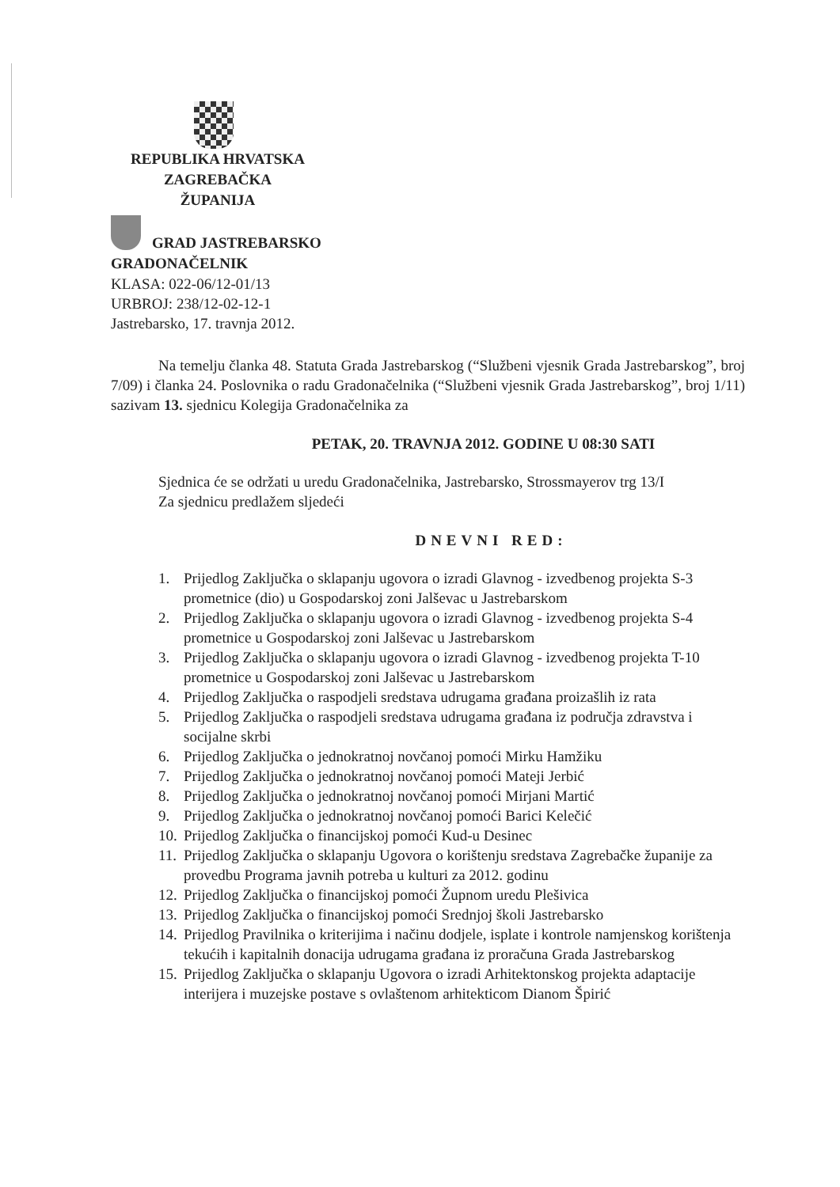REPUBLIKA HRVATSKA
ZAGREBAČKA
ŽUPANIJA
GRAD JASTREBARSKO
GRADONAČELNIK
KLASA: 022-06/12-01/13
URBROJ: 238/12-02-12-1
Jastrebarsko, 17. travnja 2012.
Na temelju članka 48. Statuta Grada Jastrebarskog (“Službeni vjesnik Grada Jastrebarskog”, broj 7/09) i članka 24. Poslovnika o radu Gradonačelnika (“Službeni vjesnik Grada Jastrebarskog”, broj 1/11) sazivam 13. sjednicu Kolegija Gradonačelnika za
PETAK, 20. TRAVNJA 2012. GODINE U 08:30 SATI
Sjednica će se održati u uredu Gradonačelnika, Jastrebarsko, Strossmayerov trg 13/I
Za sjednicu predlažem sljedeći
DNEVNI RED:
1. Prijedlog Zaključka o sklapanju ugovora o izradi Glavnog - izvedbenog projekta S-3 prometnice (dio) u Gospodarskoj zoni Jalševac u Jastrebarskom
2. Prijedlog Zaključka o sklapanju ugovora o izradi Glavnog - izvedbenog projekta S-4 prometnice u Gospodarskoj zoni Jalševac u Jastrebarskom
3. Prijedlog Zaključka o sklapanju ugovora o izradi Glavnog - izvedbenog projekta T-10 prometnice u Gospodarskoj zoni Jalševac u Jastrebarskom
4. Prijedlog Zaključka o raspodjeli sredstava udrugama građana proizašlih iz rata
5. Prijedlog Zaključka o raspodjeli sredstava udrugama građana iz područja zdravstva i socijalne skrbi
6. Prijedlog Zaključka o jednokratnoj novčanoj pomoći Mirku Hamžiku
7. Prijedlog Zaključka o jednokratnoj novčanoj pomoći Mateji Jerbić
8. Prijedlog Zaključka o jednokratnoj novčanoj pomoći Mirjani Martić
9. Prijedlog Zaključka o jednokratnoj novčanoj pomoći Barici Kelečić
10. Prijedlog Zaključka o financijskoj pomoći Kud-u Desinec
11. Prijedlog Zaključka o sklapanju Ugovora o korištenju sredstava Zagrebačke županije za provedbu Programa javnih potreba u kulturi za 2012. godinu
12. Prijedlog Zaključka o financijskoj pomoći Župnom uredu Plešivica
13. Prijedlog Zaključka o financijskoj pomoći Srednjoj školi Jastrebarsko
14. Prijedlog Pravilnika o kriterijima i načinu dodjele, isplate i kontrole namjenskog korištenja tekućih i kapitalnih donacija udrugama građana iz proračuna Grada Jastrebarskog
15. Prijedlog Zaključka o sklapanju Ugovora o izradi Arhitektonskog projekta adaptacije interijera i muzejske postave s ovlaštenom arhitekticom Dianom Špirić